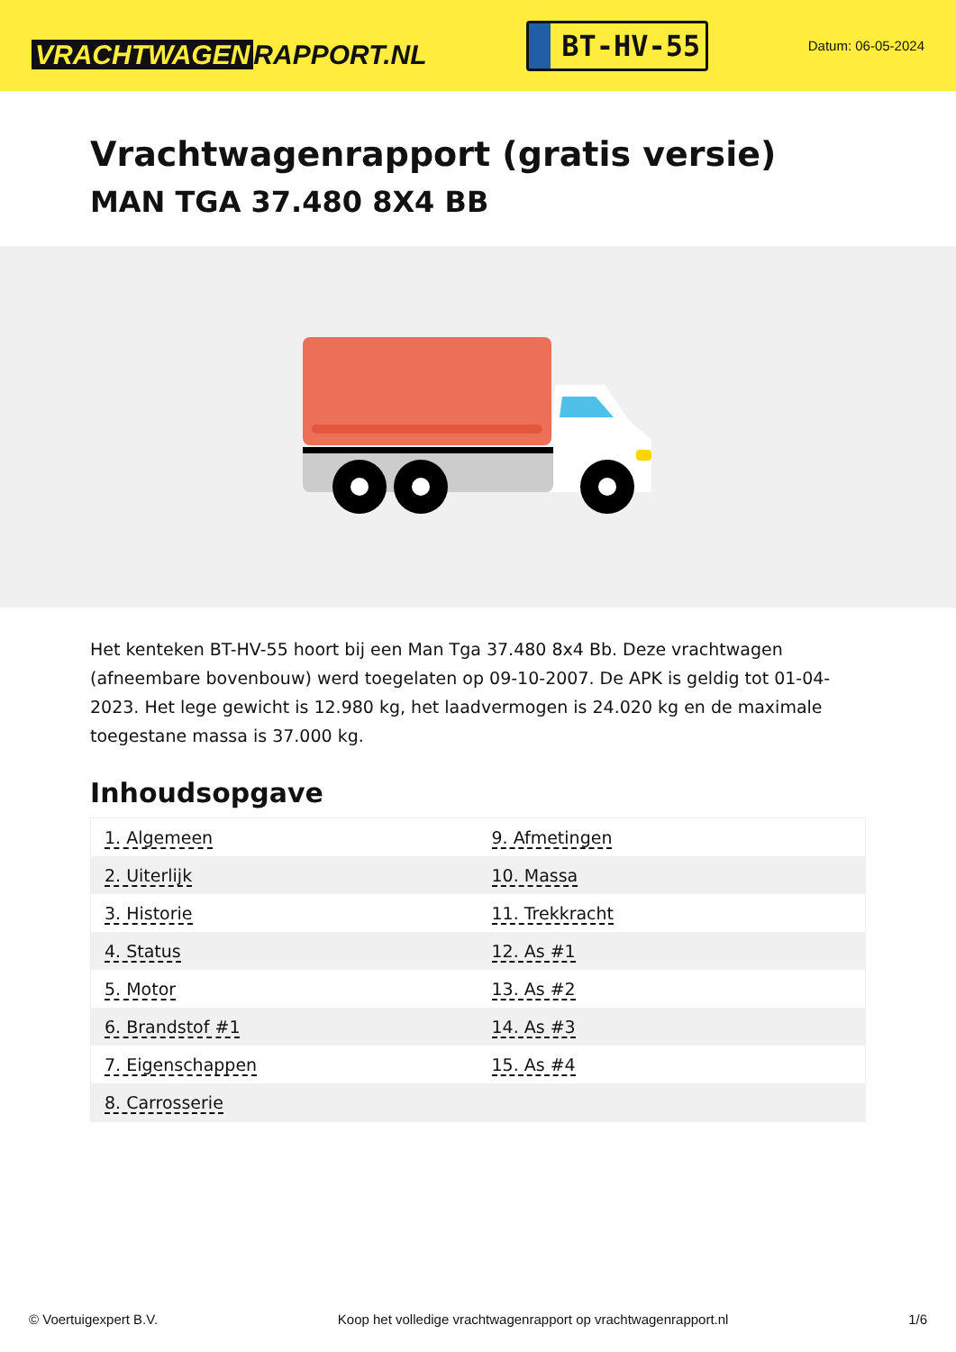VRACHTWAGEN RAPPORT.NL
BT-HV-55
Datum: 06-05-2024
Vrachtwagenrapport (gratis versie)
MAN TGA 37.480 8X4 BB
Het kenteken BT-HV-55 hoort bij een Man Tga 37.480 8x4 Bb. Deze vrachtwagen (afneembare bovenbouw) werd toegelaten op 09-10-2007. De APK is geldig tot 01-04-2023. Het lege gewicht is 12.980 kg, het laadvermogen is 24.020 kg en de maximale toegestane massa is 37.000 kg.
Inhoudsopgave
| 1. Algemeen | 9. Afmetingen |
| 2. Uiterlijk | 10. Massa |
| 3. Historie | 11. Trekkracht |
| 4. Status | 12. As #1 |
| 5. Motor | 13. As #2 |
| 6. Brandstof #1 | 14. As #3 |
| 7. Eigenschappen | 15. As #4 |
| 8. Carrosserie | |
© Voertuigexpert B.V. Koop het volledige vrachtwagenrapport op vrachtwagenrapport.nl 1/6